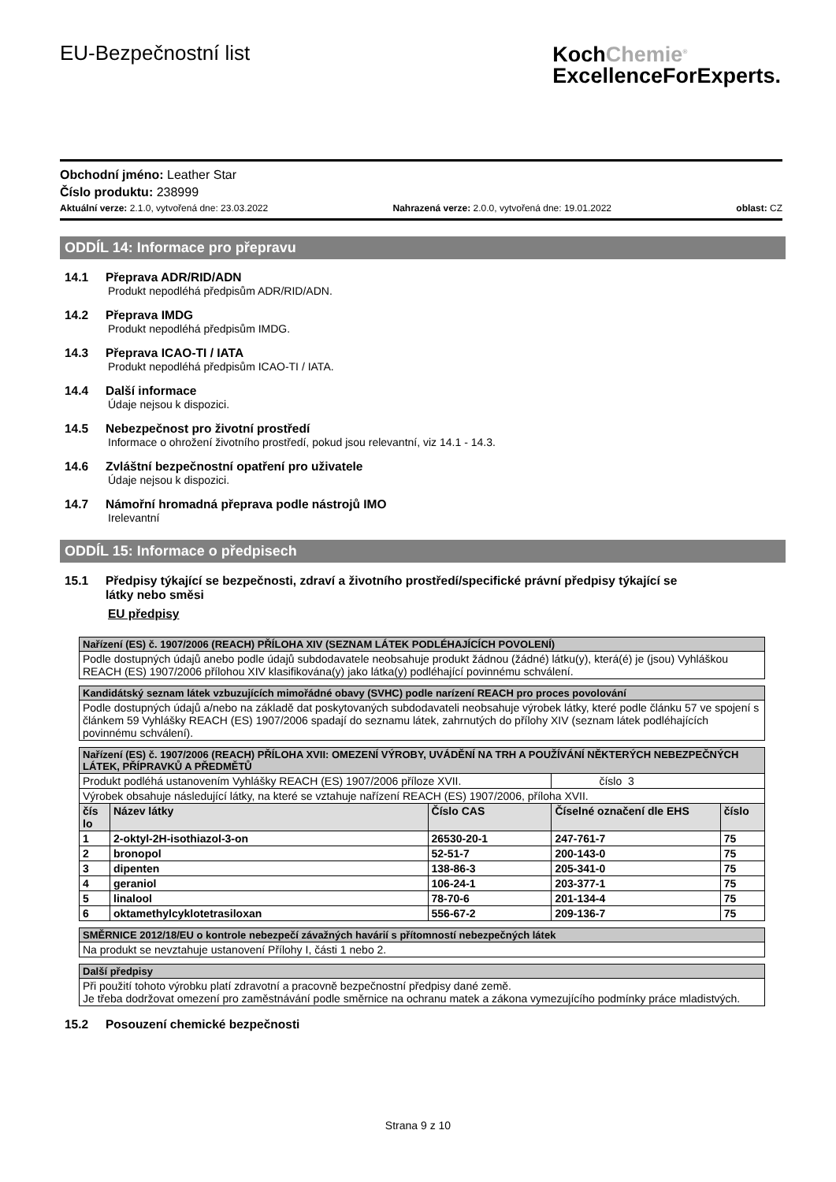EU-Bezpečnostní list
KochChemie<sup>®</sup>
ExcellenceForExperts.
Obchodní jméno: Leather Star
Číslo produktu: 238999
Aktuální verze: 2.1.0, vytvořená dne: 23.03.2022 Nahrazená verze: 2.0.0, vytvořená dne: 19.01.2022 oblast: CZ
ODDÍL 14: Informace pro přepravu
14.1 Přeprava ADR/RID/ADN
Produkt nepodléhá předpisům ADR/RID/ADN.
14.2 Přeprava IMDG
Produkt nepodléhá předpisům IMDG.
14.3 Přeprava ICAO-TI / IATA
Produkt nepodléhá předpisům ICAO-TI / IATA.
14.4 Další informace
Údaje nejsou k dispozici.
14.5 Nebezpečnost pro životní prostředí
Informace o ohrožení životního prostředí, pokud jsou relevantní, viz 14.1 - 14.3.
14.6 Zvláštní bezpečnostní opatření pro uživatele
Údaje nejsou k dispozici.
14.7 Námořní hromadná přeprava podle nástrojů IMO
Irelevantní
ODDÍL 15: Informace o předpisech
15.1 Předpisy týkající se bezpečnosti, zdraví a životního prostředí/specifické právní předpisy týkající se
látky nebo směsi
EU předpisy
| Nařízení (ES) č. 1907/2006 (REACH) PŘÍLOHA XIV (SEZNAM LÁTEK PODLÉHAJÍCÍCH POVOLENÍ) |
| --- |
| Podle dostupných údajů anebo podle údajů subdodavatele neobsahuje produkt žádnou (žádné) látku(y), která(é) je (jsou) Vyhláškou REACH (ES) 1907/2006 přílohou XIV klasifikována(y) jako látka(y) podléhající povinnému schválení. |
| Kandidátský seznam látek vzbuzujících mimořádné obavy (SVHC) podle narízení REACH pro proces povolování |
| --- |
| Podle dostupných údajů a/nebo na základě dat poskytovaných subdodavateli neobsahuje výrobek látky, které podle článku 57 ve spojení s článkem 59 Vyhlášky REACH (ES) 1907/2006 spadají do seznamu látek, zahrnutých do přílohy XIV (seznam látek podléhajících povinnému schválení). |
| Nařízení (ES) č. 1907/2006 (REACH) PŘÍLOHA XVII: OMEZENÍ VÝROBY, UVÁDĚNÍ NA TRH A POUŽÍVÁNÍ NĚKTERÝCH NEBEZPEČNÝCH LÁTEK, PŘÍPRAVKŮ A PŘEDMĚTŮ | | | | |
| --- | --- | --- | --- | --- |
| Produkt podléhá ustanovením Vyhlášky REACH (ES) 1907/2006 příloze XVII. | | | číslo 3 | |
| Výrobek obsahuje následující látky, na které se vztahuje nařízení REACH (ES) 1907/2006, příloha XVII. | | | | |
| čís lo | Název látky | Číslo CAS | Číselné označení dle EHS | číslo |
| 1 | 2-oktyl-2H-isothiazol-3-on | 26530-20-1 | 247-761-7 | 75 |
| 2 | bronopol | 52-51-7 | 200-143-0 | 75 |
| 3 | dipenten | 138-86-3 | 205-341-0 | 75 |
| 4 | geraniol | 106-24-1 | 203-377-1 | 75 |
| 5 | linalool | 78-70-6 | 201-134-4 | 75 |
| 6 | oktamethylcyklotetrasiloxan | 556-67-2 | 209-136-7 | 75 |
| SMĚRNICE 2012/18/EU o kontrole nebezpečí závažných havárií s přítomností nebezpečných látek |
| --- |
| Na produkt se nevztahuje ustanovení Přílohy I, části 1 nebo 2. |
| Další předpisy |
| --- |
| Při použití tohoto výrobku platí zdravotní a pracovně bezpečnostní předpisy dané země. Je třeba dodržovat omezení pro zaměstnávání podle směrnice na ochranu matek a zákona vymezujícího podmínky práce mladistvých. |
15.2 Posouzení chemické bezpečnosti
Strana 9 z 10